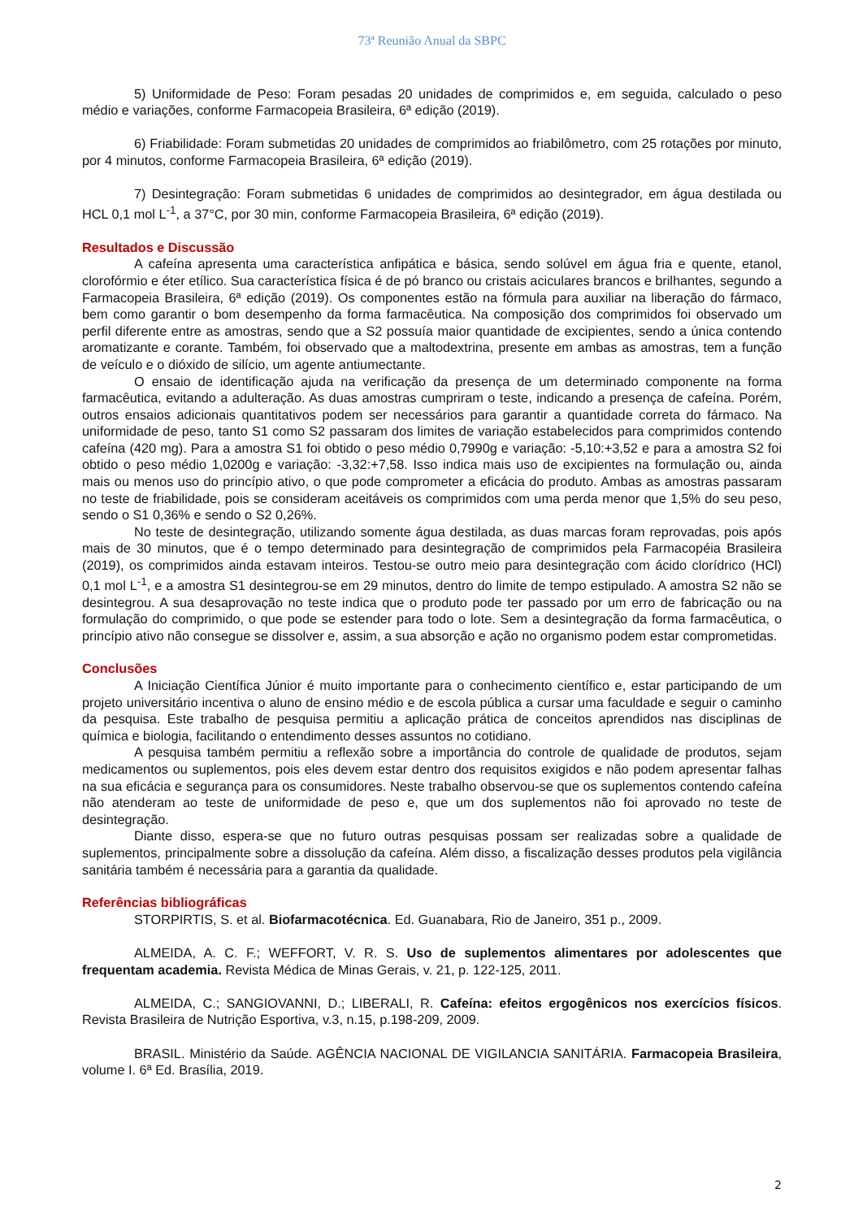73ª Reunião Anual da SBPC
5) Uniformidade de Peso: Foram pesadas 20 unidades de comprimidos e, em seguida, calculado o peso médio e variações, conforme Farmacopeia Brasileira, 6ª edição (2019).
6) Friabilidade: Foram submetidas 20 unidades de comprimidos ao friabilômetro, com 25 rotações por minuto, por 4 minutos, conforme Farmacopeia Brasileira, 6ª edição (2019).
7) Desintegração: Foram submetidas 6 unidades de comprimidos ao desintegrador, em água destilada ou HCL 0,1 mol L<sup>-1</sup>, a 37°C, por 30 min, conforme Farmacopeia Brasileira, 6ª edição (2019).
Resultados e Discussão
A cafeína apresenta uma característica anfipática e básica, sendo solúvel em água fria e quente, etanol, clorofórmio e éter etílico. Sua característica física é de pó branco ou cristais aciculares brancos e brilhantes, segundo a Farmacopeia Brasileira, 6ª edição (2019). Os componentes estão na fórmula para auxiliar na liberação do fármaco, bem como garantir o bom desempenho da forma farmacêutica. Na composição dos comprimidos foi observado um perfil diferente entre as amostras, sendo que a S2 possuía maior quantidade de excipientes, sendo a única contendo aromatizante e corante. Também, foi observado que a maltodextrina, presente em ambas as amostras, tem a função de veículo e o dióxido de silício, um agente antiumectante.
O ensaio de identificação ajuda na verificação da presença de um determinado componente na forma farmacêutica, evitando a adulteração. As duas amostras cumpriram o teste, indicando a presença de cafeína. Porém, outros ensaios adicionais quantitativos podem ser necessários para garantir a quantidade correta do fármaco. Na uniformidade de peso, tanto S1 como S2 passaram dos limites de variação estabelecidos para comprimidos contendo cafeína (420 mg). Para a amostra S1 foi obtido o peso médio 0,7990g e variação: -5,10:+3,52 e para a amostra S2 foi obtido o peso médio 1,0200g e variação: -3,32:+7,58. Isso indica mais uso de excipientes na formulação ou, ainda mais ou menos uso do princípio ativo, o que pode comprometer a eficácia do produto. Ambas as amostras passaram no teste de friabilidade, pois se consideram aceitáveis os comprimidos com uma perda menor que 1,5% do seu peso, sendo o S1 0,36% e sendo o S2 0,26%.
No teste de desintegração, utilizando somente água destilada, as duas marcas foram reprovadas, pois após mais de 30 minutos, que é o tempo determinado para desintegração de comprimidos pela Farmacopéia Brasileira (2019), os comprimidos ainda estavam inteiros. Testou-se outro meio para desintegração com ácido clorídrico (HCl) 0,1 mol L<sup>-1</sup>, e a amostra S1 desintegrou-se em 29 minutos, dentro do limite de tempo estipulado. A amostra S2 não se desintegrou. A sua desaprovação no teste indica que o produto pode ter passado por um erro de fabricação ou na formulação do comprimido, o que pode se estender para todo o lote. Sem a desintegração da forma farmacêutica, o princípio ativo não consegue se dissolver e, assim, a sua absorção e ação no organismo podem estar comprometidas.
Conclusões
A Iniciação Científica Júnior é muito importante para o conhecimento científico e, estar participando de um projeto universitário incentiva o aluno de ensino médio e de escola pública a cursar uma faculdade e seguir o caminho da pesquisa. Este trabalho de pesquisa permitiu a aplicação prática de conceitos aprendidos nas disciplinas de química e biologia, facilitando o entendimento desses assuntos no cotidiano.
A pesquisa também permitiu a reflexão sobre a importância do controle de qualidade de produtos, sejam medicamentos ou suplementos, pois eles devem estar dentro dos requisitos exigidos e não podem apresentar falhas na sua eficácia e segurança para os consumidores. Neste trabalho observou-se que os suplementos contendo cafeína não atenderam ao teste de uniformidade de peso e, que um dos suplementos não foi aprovado no teste de desintegração.
Diante disso, espera-se que no futuro outras pesquisas possam ser realizadas sobre a qualidade de suplementos, principalmente sobre a dissolução da cafeína. Além disso, a fiscalização desses produtos pela vigilância sanitária também é necessária para a garantia da qualidade.
Referências bibliográficas
STORPIRTIS, S. et al. Biofarmacotécnica. Ed. Guanabara, Rio de Janeiro, 351 p., 2009.
ALMEIDA, A. C. F.; WEFFORT, V. R. S. Uso de suplementos alimentares por adolescentes que frequentam academia. Revista Médica de Minas Gerais, v. 21, p. 122-125, 2011.
ALMEIDA, C.; SANGIOVANNI, D.; LIBERALI, R. Cafeína: efeitos ergogênicos nos exercícios físicos. Revista Brasileira de Nutrição Esportiva, v.3, n.15, p.198-209, 2009.
BRASIL. Ministério da Saúde. AGÊNCIA NACIONAL DE VIGILANCIA SANITÁRIA. Farmacopeia Brasileira, volume I. 6ª Ed. Brasília, 2019.
2